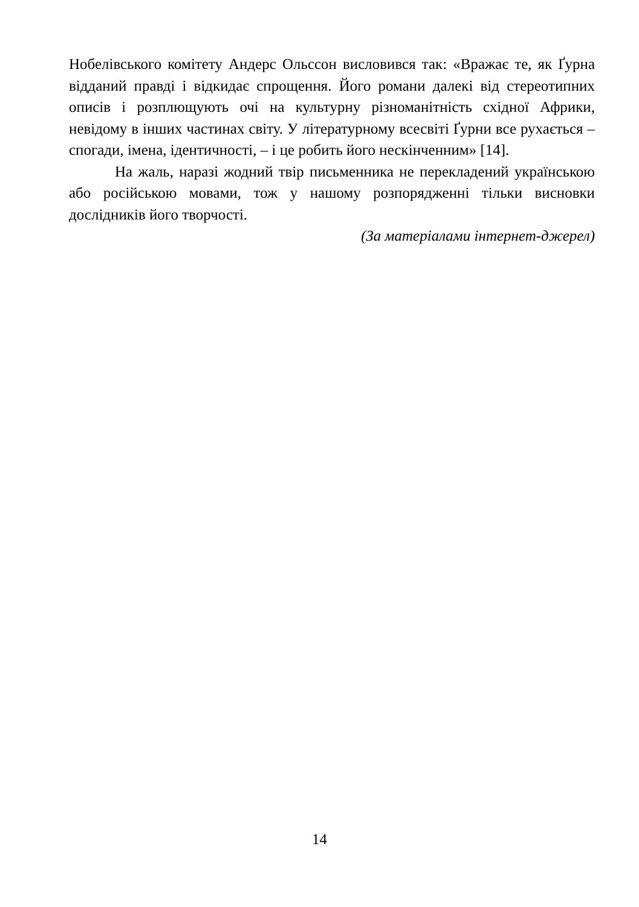Нобелівського комітету Андерс Ольссон висловився так: «Вражає те, як Ґурна відданий правді і відкидає спрощення. Його романи далекі від стереотипних описів і розплющують очі на культурну різноманітність східної Африки, невідому в інших частинах світу. У літературному всесвіті Ґурни все рухається – спогади, імена, ідентичності, – і це робить його нескінченним» [14].
На жаль, наразі жодний твір письменника не перекладений українською або російською мовами, тож у нашому розпорядженні тільки висновки дослідників його творчості.
(За матеріалами інтернет-джерел)
14